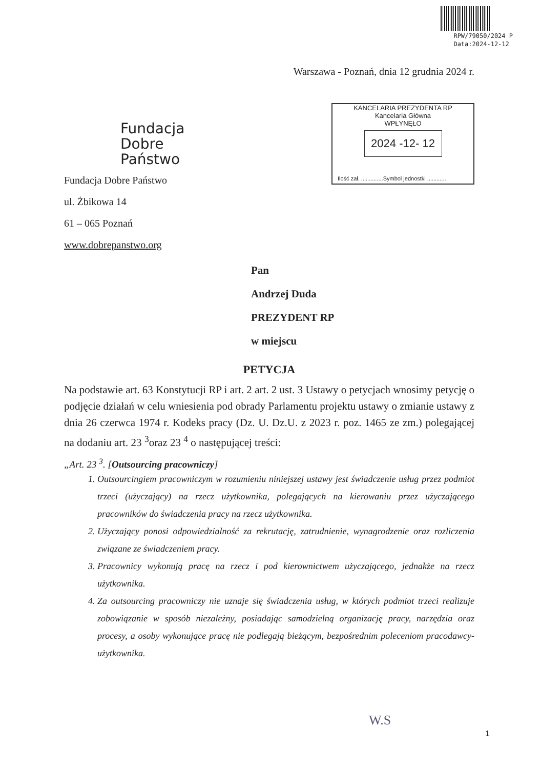RPW/79050/2024 P
Data:2024-12-12
Warszawa - Poznań, dnia 12 grudnia 2024 r.
Fundacja
Dobre
Państwo
Fundacja Dobre Państwo
ul. Żbikowa 14
61 – 065 Poznań
www.dobrepanstwo.org
KANCELARIA PREZYDENTA RP
Kancelaria Główna
WPŁYNĘŁO
2024 -12- 12
Ilość zał. ..............Symbol jednostki ............
Pan
Andrzej Duda
PREZYDENT RP
w miejscu
PETYCJA
Na podstawie art. 63 Konstytucji RP i art. 2 art. 2 ust. 3 Ustawy o petycjach wnosimy petycję o podjęcie działań w celu wniesienia pod obrady Parlamentu projektu ustawy o zmianie ustawy z dnia 26 czerwca 1974 r. Kodeks pracy (Dz. U. Dz.U. z 2023 r. poz. 1465 ze zm.) polegającej na dodaniu art. 23 <sup>3</sup>oraz 23 <sup>4</sup> o następującej treści:
„Art. 23 <sup>3</sup>. [Outsourcing pracowniczy]
1. Outsourcingiem pracowniczym w rozumieniu niniejszej ustawy jest świadczenie usług przez podmiot trzeci (użyczający) na rzecz użytkownika, polegających na kierowaniu przez użyczającego pracowników do świadczenia pracy na rzecz użytkownika.
2. Użyczający ponosi odpowiedzialność za rekrutację, zatrudnienie, wynagrodzenie oraz rozliczenia związane ze świadczeniem pracy.
3. Pracownicy wykonują pracę na rzecz i pod kierownictwem użyczającego, jednakże na rzecz użytkownika.
4. Za outsourcing pracowniczy nie uznaje się świadczenia usług, w których podmiot trzeci realizuje zobowiązanie w sposób niezależny, posiadając samodzielną organizację pracy, narzędzia oraz procesy, a osoby wykonujące pracę nie podlegają bieżącym, bezpośrednim poleceniom pracodawcy-użytkownika.
W.S
1